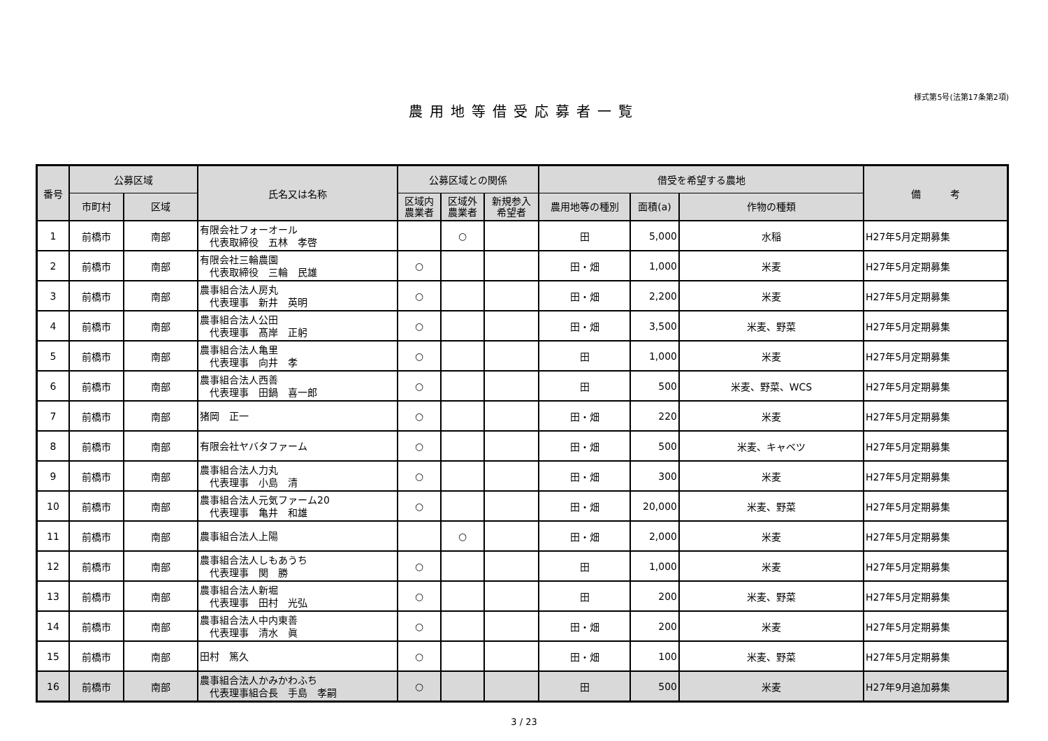様式第5号(法第17条第2項)
農用地等借受応募者一覧
| 番号 | 公募区域 | | 氏名又は名称 | 公募区域との関係 | | | 借受を希望する農地 | | | 備 考 |
| --- | --- | --- | --- | --- | --- | --- | --- | --- | --- | --- |
| | 市町村 | 区域 | | 区域内 農業者 | 区域外 農業者 | 新規参入 希望者 | 農用地等の種別 | 面積(a) | 作物の種類 | |
| 1 | 前橋市 | 南部 | 有限会社フォーオール 代表取締役 五林 孝啓 | | ○ | | 田 | 5,000 | 水稲 | H27年5月定期募集 |
| 2 | 前橋市 | 南部 | 有限会社三輪農園 代表取締役 三輪 民雄 | ○ | | | 田・畑 | 1,000 | 米麦 | H27年5月定期募集 |
| 3 | 前橋市 | 南部 | 農事組合法人房丸 代表理事 新井 英明 | ○ | | | 田・畑 | 2,200 | 米麦 | H27年5月定期募集 |
| 4 | 前橋市 | 南部 | 農事組合法人公田 代表理事 髙岸 正躬 | ○ | | | 田・畑 | 3,500 | 米麦、野菜 | H27年5月定期募集 |
| 5 | 前橋市 | 南部 | 農事組合法人亀里 代表理事 向井 孝 | ○ | | | 田 | 1,000 | 米麦 | H27年5月定期募集 |
| 6 | 前橋市 | 南部 | 農事組合法人西善 代表理事 田鍋 喜一郎 | ○ | | | 田 | 500 | 米麦、野菜、WCS | H27年5月定期募集 |
| 7 | 前橋市 | 南部 | 猪岡 正一 | ○ | | | 田・畑 | 220 | 米麦 | H27年5月定期募集 |
| 8 | 前橋市 | 南部 | 有限会社ヤバタファーム | ○ | | | 田・畑 | 500 | 米麦、キャベツ | H27年5月定期募集 |
| 9 | 前橋市 | 南部 | 農事組合法人力丸 代表理事 小島 清 | ○ | | | 田・畑 | 300 | 米麦 | H27年5月定期募集 |
| 10 | 前橋市 | 南部 | 農事組合法人元気ファーム20 代表理事 亀井 和雄 | ○ | | | 田・畑 | 20,000 | 米麦、野菜 | H27年5月定期募集 |
| 11 | 前橋市 | 南部 | 農事組合法人上陽 | | ○ | | 田・畑 | 2,000 | 米麦 | H27年5月定期募集 |
| 12 | 前橋市 | 南部 | 農事組合法人しもあうち 代表理事 関 勝 | ○ | | | 田 | 1,000 | 米麦 | H27年5月定期募集 |
| 13 | 前橋市 | 南部 | 農事組合法人新堀 代表理事 田村 光弘 | ○ | | | 田 | 200 | 米麦、野菜 | H27年5月定期募集 |
| 14 | 前橋市 | 南部 | 農事組合法人中内東善 代表理事 清水 眞 | ○ | | | 田・畑 | 200 | 米麦 | H27年5月定期募集 |
| 15 | 前橋市 | 南部 | 田村 篤久 | ○ | | | 田・畑 | 100 | 米麦、野菜 | H27年5月定期募集 |
| 16 | 前橋市 | 南部 | 農事組合法人かみかわふち 代表理事組合長 手島 孝嗣 | ○ | | | 田 | 500 | 米麦 | H27年9月追加募集 |
3 / 23